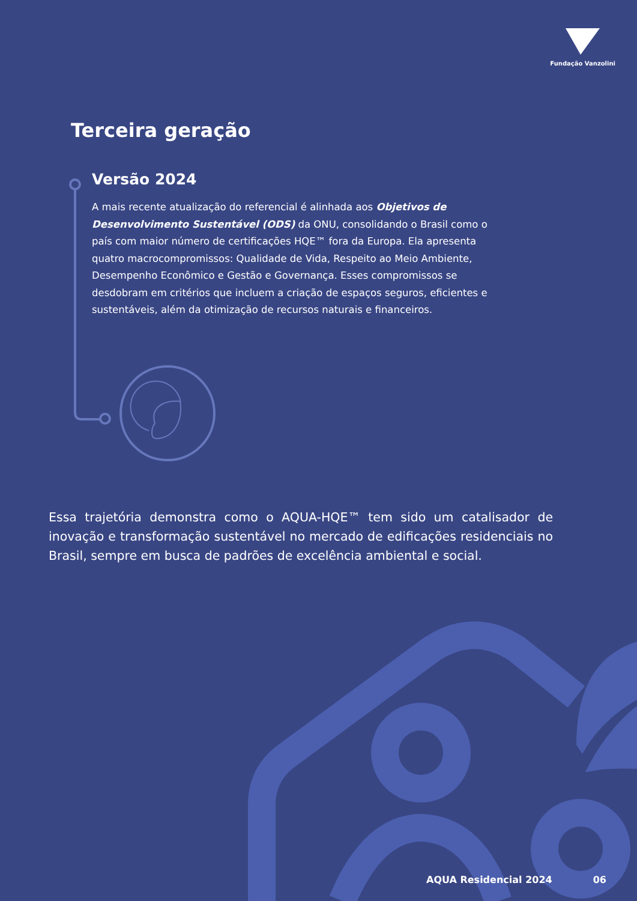Fundação Vanzolini
Terceira geração
Versão 2024
A mais recente atualização do referencial é alinhada aos Objetivos de Desenvolvimento Sustentável (ODS) da ONU, consolidando o Brasil como o país com maior número de certificações HQE™ fora da Europa. Ela apresenta quatro macrocompromissos: Qualidade de Vida, Respeito ao Meio Ambiente, Desempenho Econômico e Gestão e Governança. Esses compromissos se desdobram em critérios que incluem a criação de espaços seguros, eficientes e sustentáveis, além da otimização de recursos naturais e financeiros.
Essa trajetória demonstra como o AQUA-HQE™ tem sido um catalisador de inovação e transformação sustentável no mercado de edificações residenciais no Brasil, sempre em busca de padrões de excelência ambiental e social.
AQUA Residencial 2024 06